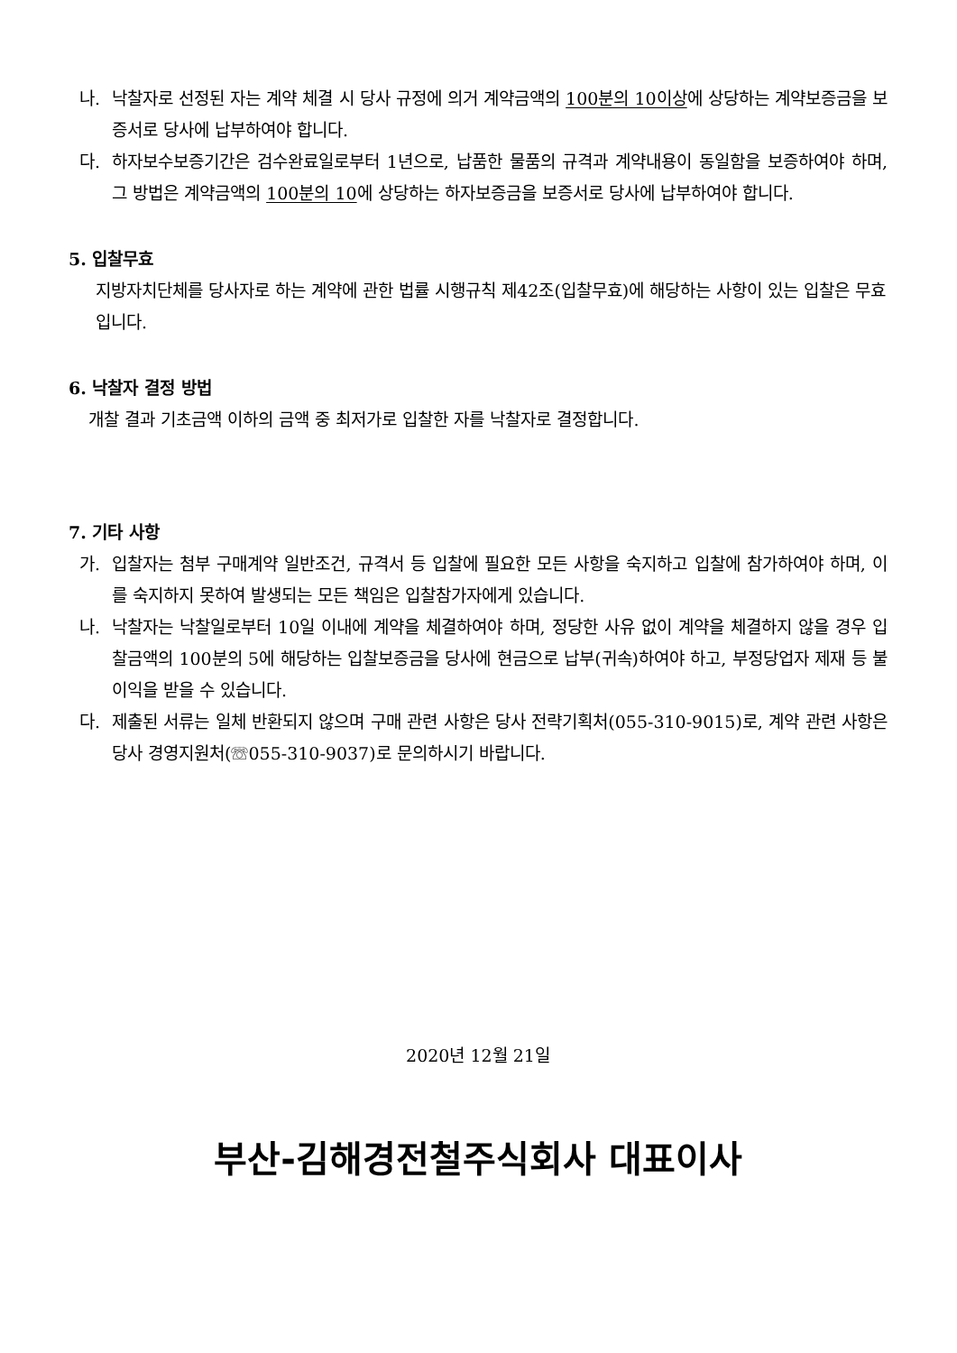나. 낙찰자로 선정된 자는 계약 체결 시 당사 규정에 의거 계약금액의 100분의 10이상에 상당하는 계약보증금을 보증서로 당사에 납부하여야 합니다.
다. 하자보수보증기간은 검수완료일로부터 1년으로, 납품한 물품의 규격과 계약내용이 동일함을 보증하여야 하며, 그 방법은 계약금액의 100분의 10에 상당하는 하자보증금을 보증서로 당사에 납부하여야 합니다.
5. 입찰무효
지방자치단체를 당사자로 하는 계약에 관한 법률 시행규칙 제42조(입찰무효)에 해당하는 사항이 있는 입찰은 무효입니다.
6. 낙찰자 결정 방법
개찰 결과 기초금액 이하의 금액 중 최저가로 입찰한 자를 낙찰자로 결정합니다.
7. 기타 사항
가. 입찰자는 첨부 구매계약 일반조건, 규격서 등 입찰에 필요한 모든 사항을 숙지하고 입찰에 참가하여야 하며, 이를 숙지하지 못하여 발생되는 모든 책임은 입찰참가자에게 있습니다.
나. 낙찰자는 낙찰일로부터 10일 이내에 계약을 체결하여야 하며, 정당한 사유 없이 계약을 체결하지 않을 경우 입찰금액의 100분의 5에 해당하는 입찰보증금을 당사에 현금으로 납부(귀속)하여야 하고, 부정당업자 제재 등 불이익을 받을 수 있습니다.
다. 제출된 서류는 일체 반환되지 않으며 구매 관련 사항은 당사 전략기획처(055-310-9015)로, 계약 관련 사항은 당사 경영지원처(☏055-310-9037)로 문의하시기 바랍니다.
2020년 12월 21일
부산-김해경전철주식회사 대표이사